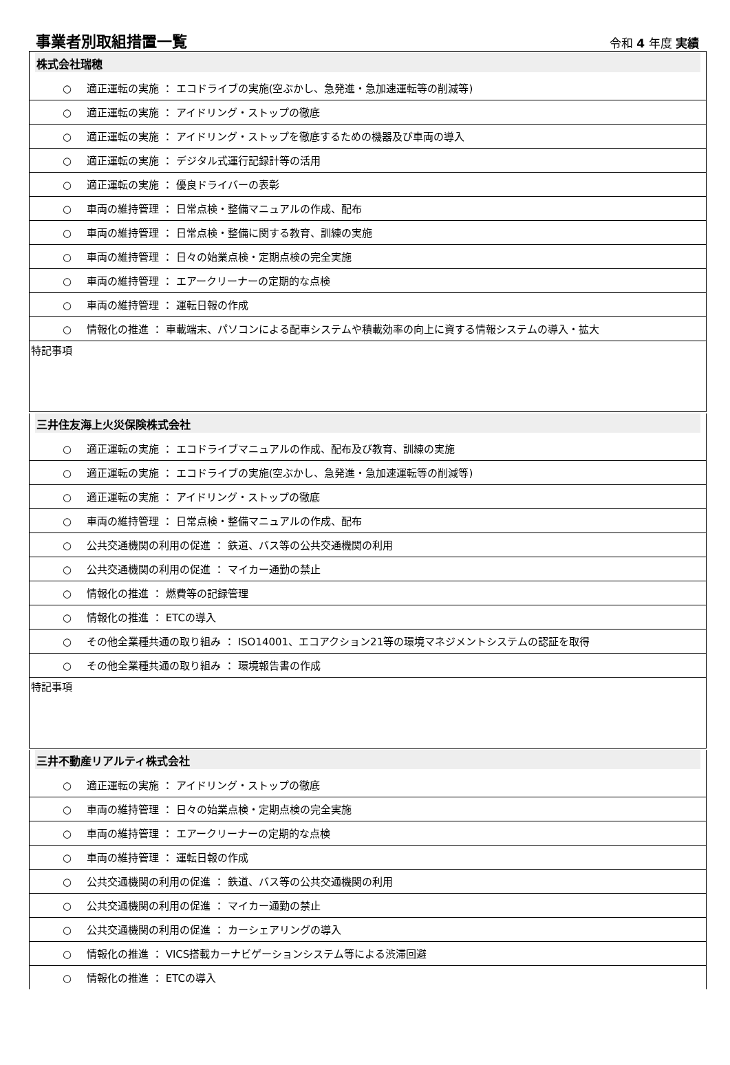事業者別取組措置一覧
令和 4 年度 実績
株式会社瑞穂
○ 適正運転の実施 ： エコドライブの実施(空ぶかし、急発進・急加速運転等の削減等)
○ 適正運転の実施 ： アイドリング・ストップの徹底
○ 適正運転の実施 ： アイドリング・ストップを徹底するための機器及び車両の導入
○ 適正運転の実施 ： デジタル式運行記録計等の活用
○ 適正運転の実施 ： 優良ドライバーの表彰
○ 車両の維持管理 ： 日常点検・整備マニュアルの作成、配布
○ 車両の維持管理 ： 日常点検・整備に関する教育、訓練の実施
○ 車両の維持管理 ： 日々の始業点検・定期点検の完全実施
○ 車両の維持管理 ： エアークリーナーの定期的な点検
○ 車両の維持管理 ： 運転日報の作成
○ 情報化の推進 ： 車載端末、パソコンによる配車システムや積載効率の向上に資する情報システムの導入・拡大
特記事項
三井住友海上火災保険株式会社
○ 適正運転の実施 ： エコドライブマニュアルの作成、配布及び教育、訓練の実施
○ 適正運転の実施 ： エコドライブの実施(空ぶかし、急発進・急加速運転等の削減等)
○ 適正運転の実施 ： アイドリング・ストップの徹底
○ 車両の維持管理 ： 日常点検・整備マニュアルの作成、配布
○ 公共交通機関の利用の促進 ： 鉄道、バス等の公共交通機関の利用
○ 公共交通機関の利用の促進 ： マイカー通勤の禁止
○ 情報化の推進 ： 燃費等の記録管理
○ 情報化の推進 ： ETCの導入
○ その他全業種共通の取り組み ： ISO14001、エコアクション21等の環境マネジメントシステムの認証を取得
○ その他全業種共通の取り組み ： 環境報告書の作成
特記事項
三井不動産リアルティ株式会社
○ 適正運転の実施 ： アイドリング・ストップの徹底
○ 車両の維持管理 ： 日々の始業点検・定期点検の完全実施
○ 車両の維持管理 ： エアークリーナーの定期的な点検
○ 車両の維持管理 ： 運転日報の作成
○ 公共交通機関の利用の促進 ： 鉄道、バス等の公共交通機関の利用
○ 公共交通機関の利用の促進 ： マイカー通勤の禁止
○ 公共交通機関の利用の促進 ： カーシェアリングの導入
○ 情報化の推進 ： VICS搭載カーナビゲーションシステム等による渋滞回避
○ 情報化の推進 ： ETCの導入